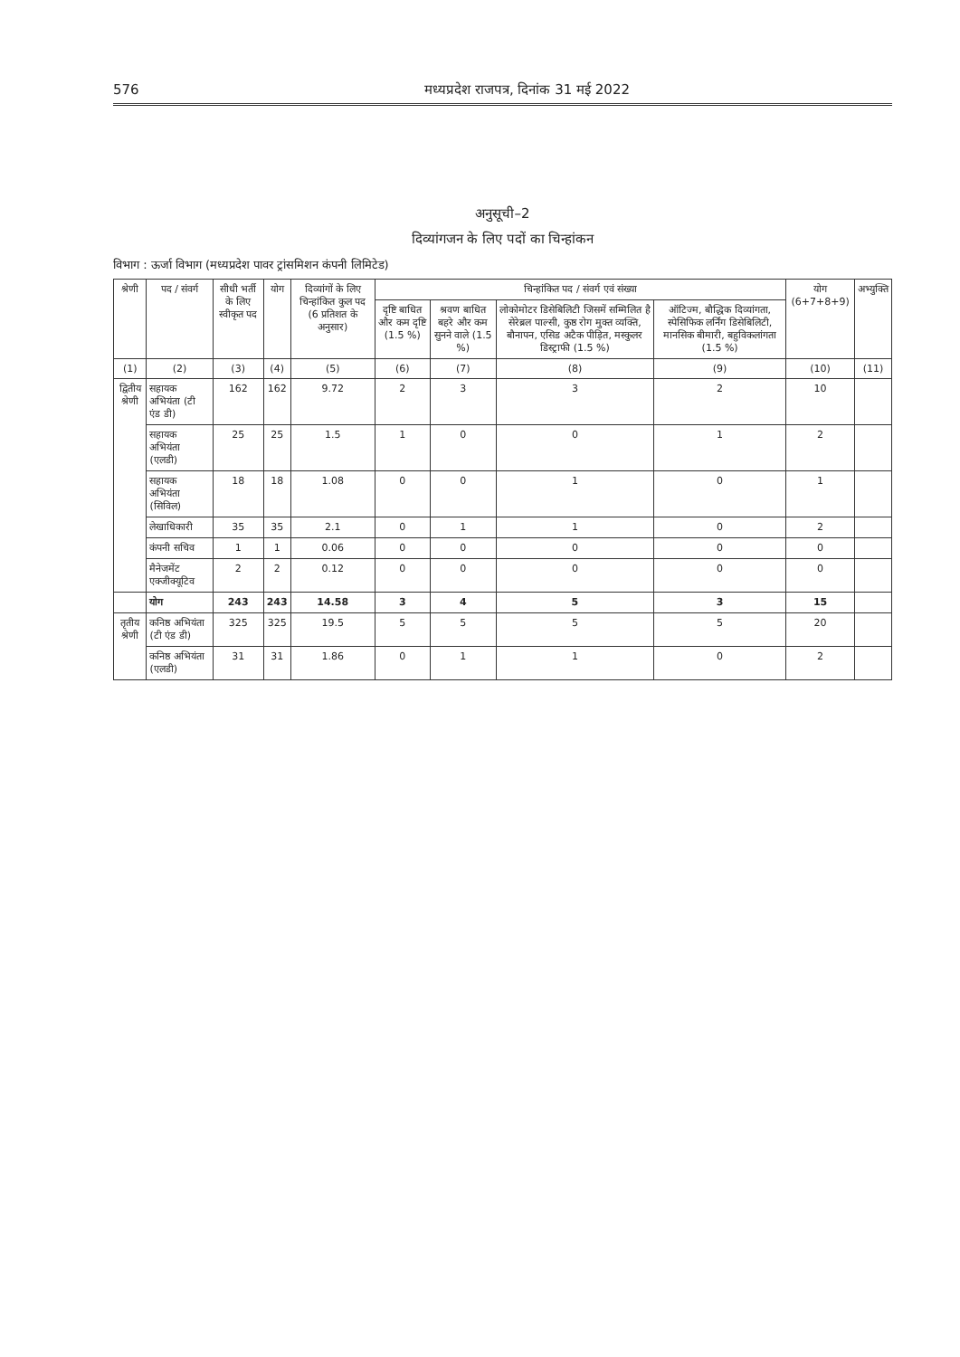576 मध्यप्रदेश राजपत्र, दिनांक 31 मई 2022
अनुसूची–2
दिव्यांगजन के लिए पदों का चिन्हांकन
विभाग : ऊर्जा विभाग (मध्यप्रदेश पावर ट्रांसमिशन कंपनी लिमिटेड)
| श्रेणी | पद / संवर्ग | सीधी भर्ती के लिए स्वीकृत पद | योग | दिव्यांगों के लिए चिन्हांकित कुल पद (6 प्रतिशत के अनुसार) | चिन्हांकित पद / संवर्ग एवं संख्या | | | | योग (6+7+8+9) | अभ्युक्ति |
| --- | --- | --- | --- | --- | --- | --- | --- | --- | --- | --- |
| | | | | | दृष्टि बाधित और कम दृष्टि (1.5 %) | श्रवण बाधित बहरे और कम सुनने वाले (1.5 %) | लोकोमोटर डिसेबिलिटी जिसमें सम्मिलित है सेरेब्रल पाल्सी, कुष्ठ रोग मुक्त व्यक्ति, बौनापन, एसिड अटैक पीड़ित, मस्कुलर डिस्ट्राफी (1.5 %) | ऑटिज्म, बौद्धिक दिव्यांगता, स्पेसिफिक लर्निंग डिसेबिलिटी, मानसिक बीमारी, बहुविकलांगता (1.5 %) | | |
| (1) | (2) | (3) | (4) | (5) | (6) | (7) | (8) | (9) | (10) | (11) |
| द्वितीय श्रेणी | सहायक अभियंता (टी एंड डी) | 162 | 162 | 9.72 | 2 | 3 | 3 | 2 | 10 | |
| | सहायक अभियंता (एलडी) | 25 | 25 | 1.5 | 1 | 0 | 0 | 1 | 2 | |
| | सहायक अभियंता (सिविल) | 18 | 18 | 1.08 | 0 | 0 | 1 | 0 | 1 | |
| | लेखाधिकारी | 35 | 35 | 2.1 | 0 | 1 | 1 | 0 | 2 | |
| | कंपनी सचिव | 1 | 1 | 0.06 | 0 | 0 | 0 | 0 | 0 | |
| | मैनेजमेंट एक्जीक्यूटिव | 2 | 2 | 0.12 | 0 | 0 | 0 | 0 | 0 | |
| | योग | 243 | 243 | 14.58 | 3 | 4 | 5 | 3 | 15 | |
| तृतीय श्रेणी | कनिष्ठ अभियंता (टी एंड डी) | 325 | 325 | 19.5 | 5 | 5 | 5 | 5 | 20 | |
| | कनिष्ठ अभियंता (एलडी) | 31 | 31 | 1.86 | 0 | 1 | 1 | 0 | 2 | |